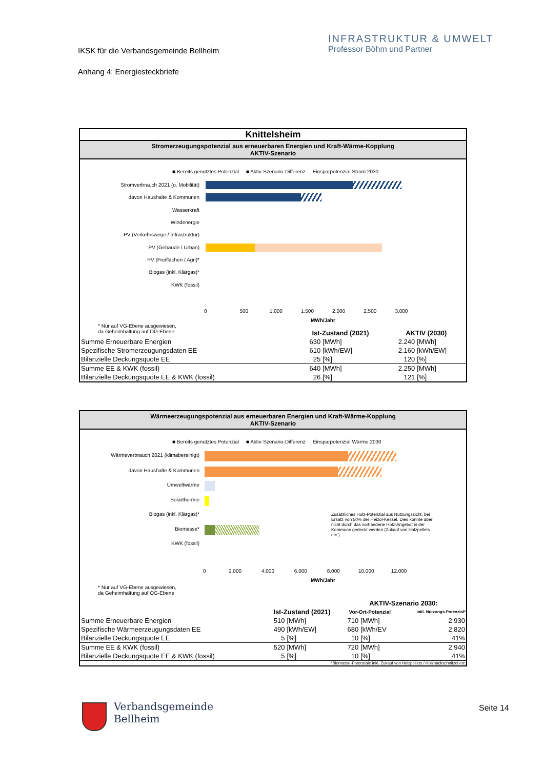IKSK für die Verbandsgemeinde Bellheim
Anhang 4: Energiesteckbriefe
INFRASTRUKTUR & UMWELT
Professor Böhm und Partner
Knittelsheim
Stromerzeugungspotenzial aus erneuerbaren Energien und Kraft-Wärme-Kopplung
AKTIV-Szenario
■ Bereits genutztes Potenzial ■ Aktiv-Szenario-Differenz Einsparpotenzial Strom 2030
Stromverbrauch 2021 (o. Mobilität)
davon Haushalte & Kommunen
Wasserkraft
Windenergie
PV (Verkehrswege / Infrastruktur)
PV (Gebäude / Urban)
PV (Freiflächen / Agri)*
Biogas (inkl. Klärgas)*
KWK (fossil)
0 500 1.000 1.500 2.000 2.500 3.000
MWh/Jahr
* Nur auf VG-Ebene ausgewiesen,
da Geheimhaltung auf OG-Ebene
| | Ist-Zustand (2021) | | AKTIV (2030) | |
| --- | --- | --- | --- | --- |
| Summe Erneuerbare Energien | 630 | [MWh] | 2.240 | [MWh] |
| Spezifische Stromerzeugungsdaten EE | 610 | [kWh/EW] | 2.160 | [kWh/EW] |
| Bilanzielle Deckungsquote EE | 25 | [%] | 120 | [%] |
| Summe EE & KWK (fossil) | 640 | [MWh] | 2.250 | [MWh] |
| Bilanzielle Deckungsquote EE & KWK (fossil) | 26 | [%] | 121 | [%] |
Wärmeerzeugungspotenzial aus erneuerbaren Energien und Kraft-Wärme-Kopplung
AKTIV-Szenario
■ Bereits genutztes Potenzial ■ Aktiv-Szenario-Differenz Einsparpotenzial Wärme 2030
Wärmeverbrauch 2021 (klimabereinigt)
davon Haushalte & Kommunen
Umweltwärme
Solarthermie
Biogas (inkl. Klärgas)*
Biomasse*
KWK (fossil)
Zusätzliches Holz-Potenzial aus Nutzungssicht, bei Ersatz von 50% der Heizöl-Kessel. Dies könnte aber nicht durch das vorhandene Holz-Angebot in der Kommune gedeckt werden (Zukauf von Holzpellets etc.).
0 2.000 4.000 6.000 8.000 10.000 12.000
MWh/Jahr
* Nur auf VG-Ebene ausgewiesen,
da Geheimhaltung auf OG-Ebene
| | | | AKTIV-Szenario 2030: | | |
| --- | --- | --- | --- | --- | --- |
| | Ist-Zustand (2021) | | Vor-Ort-Potenzial | | inkl. Nutzungs-Potenzial* |
| Summe Erneuerbare Energien | 510 | [MWh] | 710 | [MWh] | 2.930 |
| Spezifische Wärmeerzeugungsdaten EE | 490 | [kWh/EW] | 680 | [kWh/EV | 2.820 |
| Bilanzielle Deckungsquote EE | 5 | [%] | 10 | [%] | 41% |
| Summe EE & KWK (fossil) | 520 | [MWh] | 720 | [MWh] | 2.940 |
| Bilanzielle Deckungsquote EE & KWK (fossil) | 5 | [%] | 10 | [%] | 41% |
*Biomasse-Potenziale inkl. Zukauf von Holzpellets / Holzhackschnitzel etc.
Verbandsgemeinde
Bellheim
Seite 14